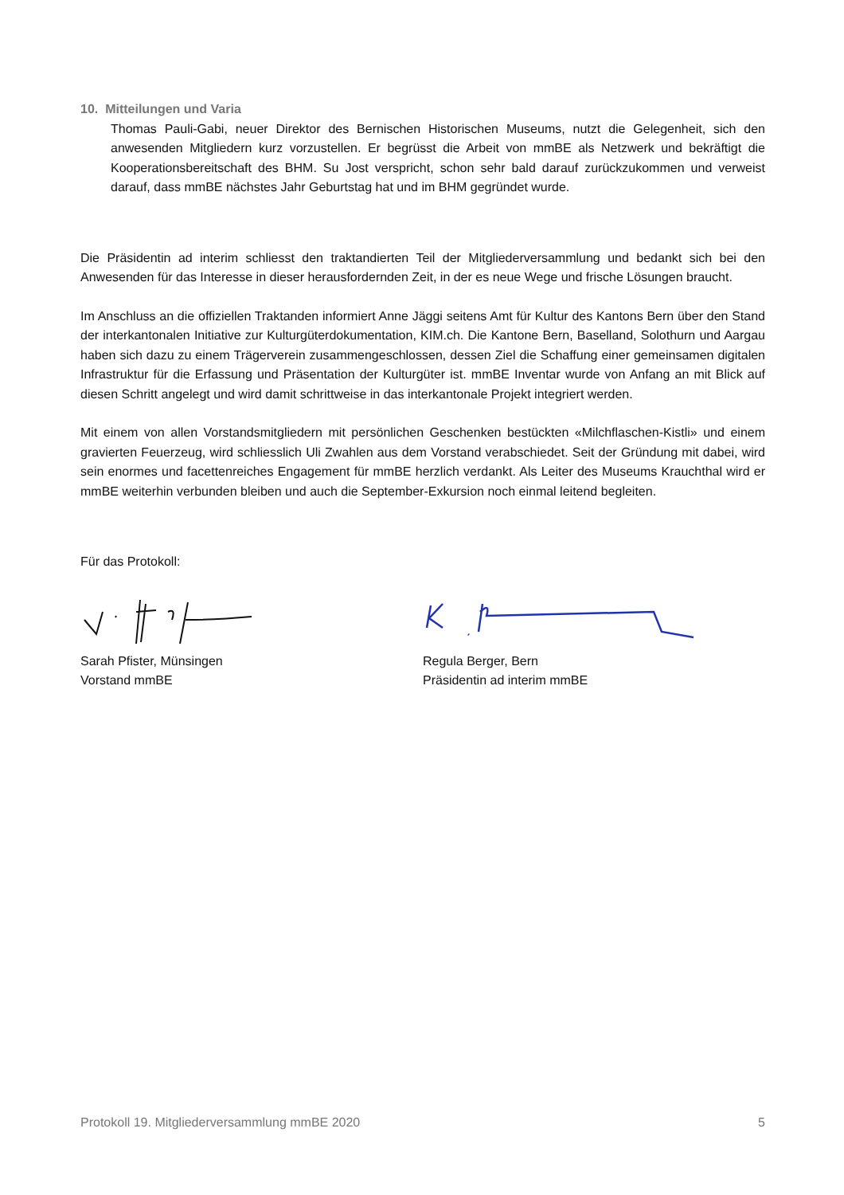10. Mitteilungen und Varia
Thomas Pauli-Gabi, neuer Direktor des Bernischen Historischen Museums, nutzt die Gelegenheit, sich den anwesenden Mitgliedern kurz vorzustellen. Er begrüsst die Arbeit von mmBE als Netzwerk und bekräftigt die Kooperationsbereitschaft des BHM. Su Jost verspricht, schon sehr bald darauf zurückzukommen und verweist darauf, dass mmBE nächstes Jahr Geburtstag hat und im BHM gegründet wurde.
Die Präsidentin ad interim schliesst den traktandierten Teil der Mitgliederversammlung und bedankt sich bei den Anwesenden für das Interesse in dieser herausfordernden Zeit, in der es neue Wege und frische Lösungen braucht.
Im Anschluss an die offiziellen Traktanden informiert Anne Jäggi seitens Amt für Kultur des Kantons Bern über den Stand der interkantonalen Initiative zur Kulturgüterdokumentation, KIM.ch. Die Kantone Bern, Baselland, Solothurn und Aargau haben sich dazu zu einem Trägerverein zusammengeschlossen, dessen Ziel die Schaffung einer gemeinsamen digitalen Infrastruktur für die Erfassung und Präsentation der Kulturgüter ist. mmBE Inventar wurde von Anfang an mit Blick auf diesen Schritt angelegt und wird damit schrittweise in das interkantonale Projekt integriert werden.
Mit einem von allen Vorstandsmitgliedern mit persönlichen Geschenken bestückten «Milchflaschen-Kistli» und einem gravierten Feuerzeug, wird schliesslich Uli Zwahlen aus dem Vorstand verabschiedet. Seit der Gründung mit dabei, wird sein enormes und facettenreiches Engagement für mmBE herzlich verdankt. Als Leiter des Museums Krauchthal wird er mmBE weiterhin verbunden bleiben und auch die September-Exkursion noch einmal leitend begleiten.
Für das Protokoll:
Sarah Pfister, Münsingen
Vorstand mmBE
Regula Berger, Bern
Präsidentin ad interim mmBE
Protokoll 19. Mitgliederversammlung mmBE 2020 5